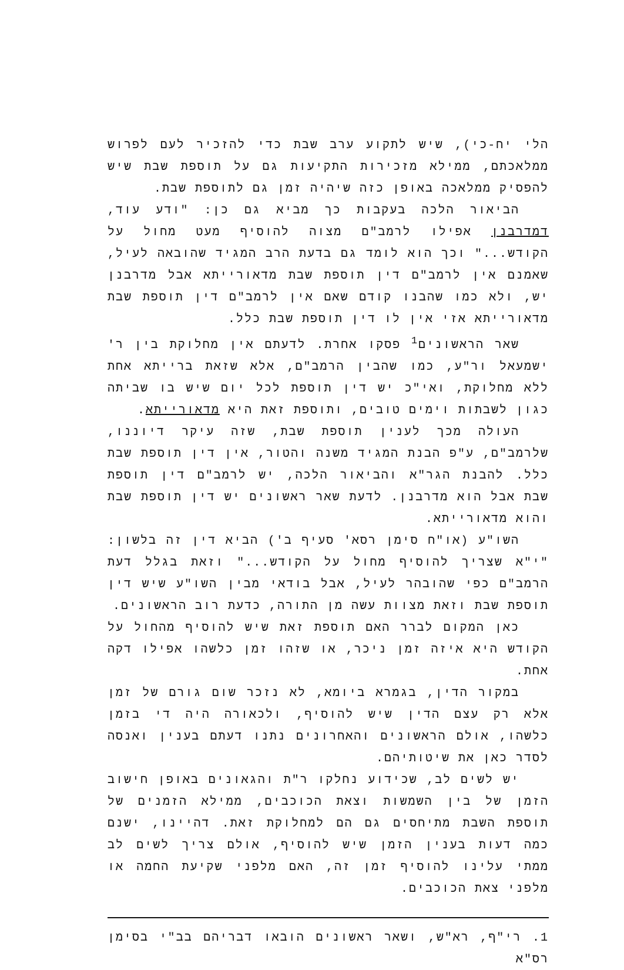הלי יח-כי), שיש לתקוע ערב שבת כדי להזכיר לעם לפרוש ממלאכתם, ממילא מזכירות התקיעות גם על תוספת שבת שיש להפסיק ממלאכה באופן כזה שיהיה זמן גם לתוספת שבת.
הביאור הלכה בעקבות כך מביא גם כן: "ודע עוד, דמדרבנן אפילו לרמב"ם מצוה להוסיף מעט מחול על הקודש..." וכך הוא לומד גם בדעת הרב המגיד שהובאה לעיל, שאמנם אין לרמב"ם דין תוספת שבת מדאורייתא אבל מדרבנן יש, ולא כמו שהבנו קודם שאם אין לרמב"ם דין תוספת שבת מדאורייתא אזי אין לו דין תוספת שבת כלל.
שאר הראשונים<sup>1</sup> פסקו אחרת. לדעתם אין מחלוקת בין ר' ישמעאל ור"ע, כמו שהבין הרמב"ם, אלא שזאת ברייתא אחת ללא מחלוקת, ואי"כ יש דין תוספת לכל יום שיש בו שביתה כגון לשבתות וימים טובים, ותוספת זאת היא מדאורייתא.
העולה מכך לענין תוספת שבת, שזה עיקר דיוננו, שלרמב"ם, ע"פ הבנת המגיד משנה והטור, אין דין תוספת שבת כלל. להבנת הגר"א והביאור הלכה, יש לרמב"ם דין תוספת שבת אבל הוא מדרבנן. לדעת שאר ראשונים יש דין תוספת שבת והוא מדאורייתא.
השו"ע (או"ח סימן רסא' סעיף ב') הביא דין זה בלשון: "י"א שצריך להוסיף מחול על הקודש..." וזאת בגלל דעת הרמב"ם כפי שהובהר לעיל, אבל בודאי מבין השו"ע שיש דין תוספת שבת וזאת מצוות עשה מן התורה, כדעת רוב הראשונים.
כאן המקום לברר האם תוספת זאת שיש להוסיף מהחול על הקודש היא איזה זמן ניכר, או שזהו זמן כלשהו אפילו דקה אחת.
במקור הדין, בגמרא ביומא, לא נזכר שום גורם של זמן אלא רק עצם הדין שיש להוסיף, ולכאורה היה די בזמן כלשהו, אולם הראשונים והאחרונים נתנו דעתם בענין ואנסה לסדר כאן את שיטותיהם.
יש לשים לב, שכידוע נחלקו ר"ת והגאונים באופן חישוב הזמן של בין השמשות וצאת הכוכבים, ממילא הזמנים של תוספת השבת מתיחסים גם הם למחלוקת זאת. דהיינו, ישנם כמה דעות בענין הזמן שיש להוסיף, אולם צריך לשים לב ממתי עלינו להוסיף זמן זה, האם מלפני שקיעת החמה או מלפני צאת הכוכבים.
1. רי"ף, רא"ש, ושאר ראשונים הובאו דבריהם בב"י בסימן רס"א